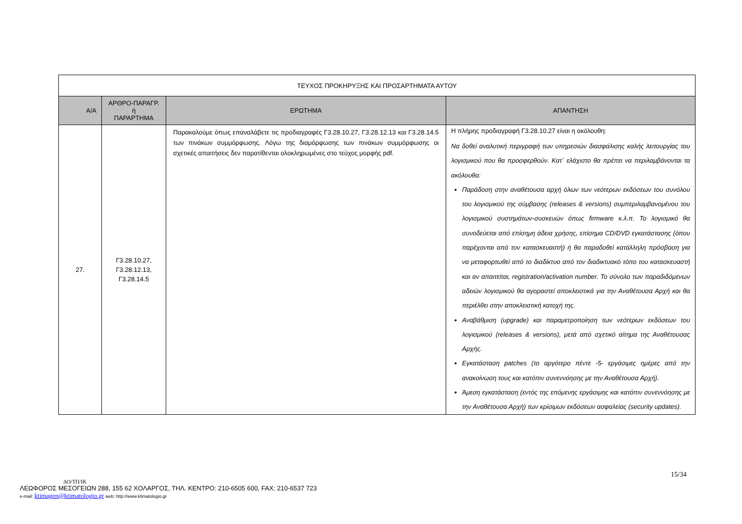| ΤΕΥΧΟΣ ΠΡΟΚΗΡΥΞΗΣ ΚΑΙ ΠΡΟΣΑΡΤΗΜΑΤΑ ΑΥΤΟΥ | | | |
| Α/Α | ΑΡΘΡΟ-ΠΑΡΑΓΡ. ή ΠΑΡΑΡΤΗΜΑ | ΕΡΩΤΗΜΑ | ΑΠΑΝΤΗΣΗ |
| 27. | Γ3.28.10.27, Γ3.28.12.13, Γ3.28.14.5 | Παρακαλούμε όπως επαναλάβετε τις προδιαγραφές Γ3.28.10.27, Γ3.28.12.13 και Γ3.28.14.5 των πινάκων συμμόρφωσης. Λόγω της διαμόρφωσης των πινάκων συμμόρφωσης οι σχετικές απαιτήσεις δεν παρατίθενται ολοκληρωμένες στο τεύχος μορφής pdf. | Η πλήρης προδιαγραφή Γ3.28.10.27 είναι η ακόλουθη: Να δοθεί αναλυτική περιγραφή των υπηρεσιών διασφάλισης καλής λειτουργίας του λογισμικού που θα προσφερθούν. Κατ΄ ελάχιστο θα πρέπει να περιλαμβάνονται τα ακόλουθα: Παράδοση στην αναθέτουσα αρχή όλων των νεότερων εκδόσεων του συνόλου του λογισμικού της σύμβασης (releases & versions) συμπεριλαμβανομένου του λογισμικού συστημάτων-συσκευών όπως firmware κ.λ.π. Το λογισμικό θα συνοδεύεται από επίσημη άδεια χρήσης, επίσημα CD/DVD εγκατάστασης (όπου παρέχονται από τον κατασκευαστή) ή θα παραδοθεί κατάλληλη πρόσβαση για να μεταφορτωθεί από το διαδίκτυο από τον διαδικτυακό τόπο του κατασκευαστή και αν απαιτείται, registration/activation number. Το σύνολο των παραδιδόμενων αδειών λογισμικού θα αγοραστεί αποκλειστικά για την Αναθέτουσα Αρχή και θα περιέλθει στην αποκλειστική κατοχή της. Αναβάθμιση (upgrade) και παραμετροποίηση των νεότερων εκδόσεων του λογισμικού (releases & versions), μετά από σχετικό αίτημα της Αναθέτουσας Αρχής. Εγκατάσταση patches (το αργότερο πέντε -5- εργάσιμες ημέρες από την ανακοίνωση τους και κατόπιν συνεννόησης με την Αναθέτουσα Αρχή). Άμεση εγκατάσταση (εντός της επόμενης εργάσιμης και κατόπιν συνεννόησης με την Αναθέτουσα Αρχή) των κρίσιμων εκδόσεων ασφαλείας (security updates). |
15/34
ΔΟ/ΤΠ/ΙΚ
ΛΕΩΦΟΡΟΣ ΜΕΣΟΓΕΙΩΝ 288, 155 62 ΧΟΛΑΡΓΟΣ, ΤΗΛ. ΚΕΝΤΡΟ: 210-6505 600, FAX: 210-6537 723
e-mail: ktimagen@ktimatologio.gr web: http://www.ktimatologio.gr